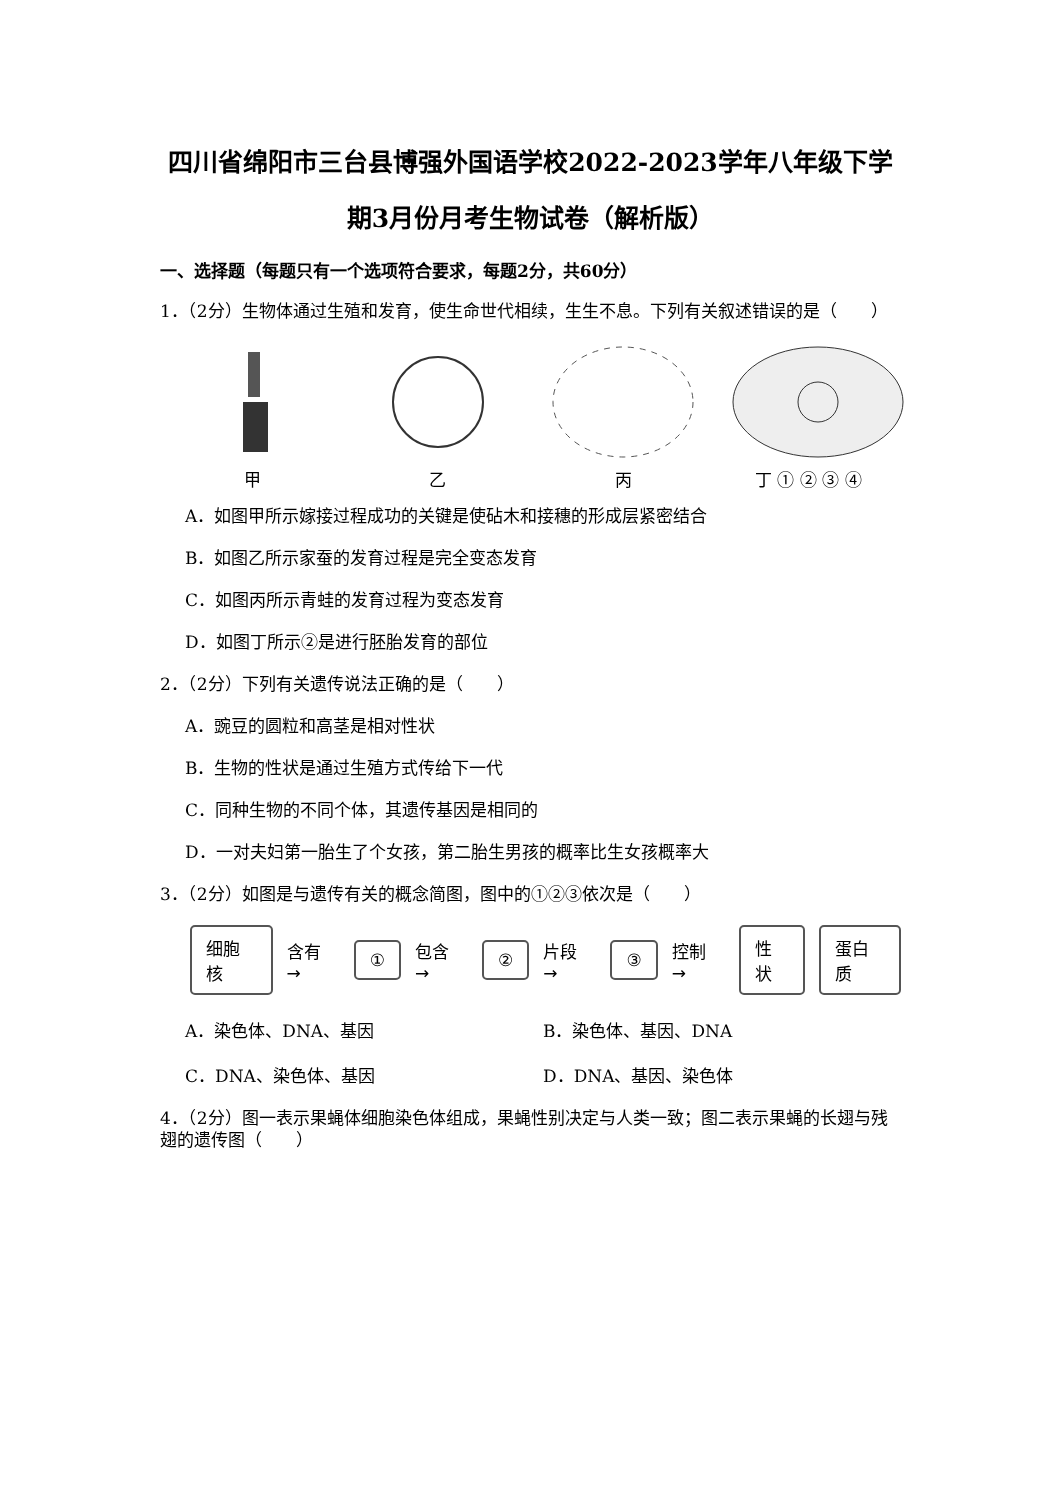四川省绵阳市三台县博强外国语学校2022-2023学年八年级下学期3月份月考生物试卷（解析版）
一、选择题（每题只有一个选项符合要求，每题2分，共60分）
1．（2分）生物体通过生殖和发育，使生命世代相续，生生不息。下列有关叙述错误的是（　　）
甲
乙
丙
丁 ① ② ③ ④
A．如图甲所示嫁接过程成功的关键是使砧木和接穗的形成层紧密结合
B．如图乙所示家蚕的发育过程是完全变态发育
C．如图丙所示青蛙的发育过程为变态发育
D．如图丁所示②是进行胚胎发育的部位
2．（2分）下列有关遗传说法正确的是（　　）
A．豌豆的圆粒和高茎是相对性状
B．生物的性状是通过生殖方式传给下一代
C．同种生物的不同个体，其遗传基因是相同的
D．一对夫妇第一胎生了个女孩，第二胎生男孩的概率比生女孩概率大
3．（2分）如图是与遗传有关的概念简图，图中的①②③依次是（　　）
细胞核 含有 → ① 包含 → ② 片段 → ③ 控制 → 性状 蛋白质
A．染色体、DNA、基因 B．染色体、基因、DNA
C．DNA、染色体、基因 D．DNA、基因、染色体
4．（2分）图一表示果蝇体细胞染色体组成，果蝇性别决定与人类一致；图二表示果蝇的长翅与残翅的遗传图（　　）